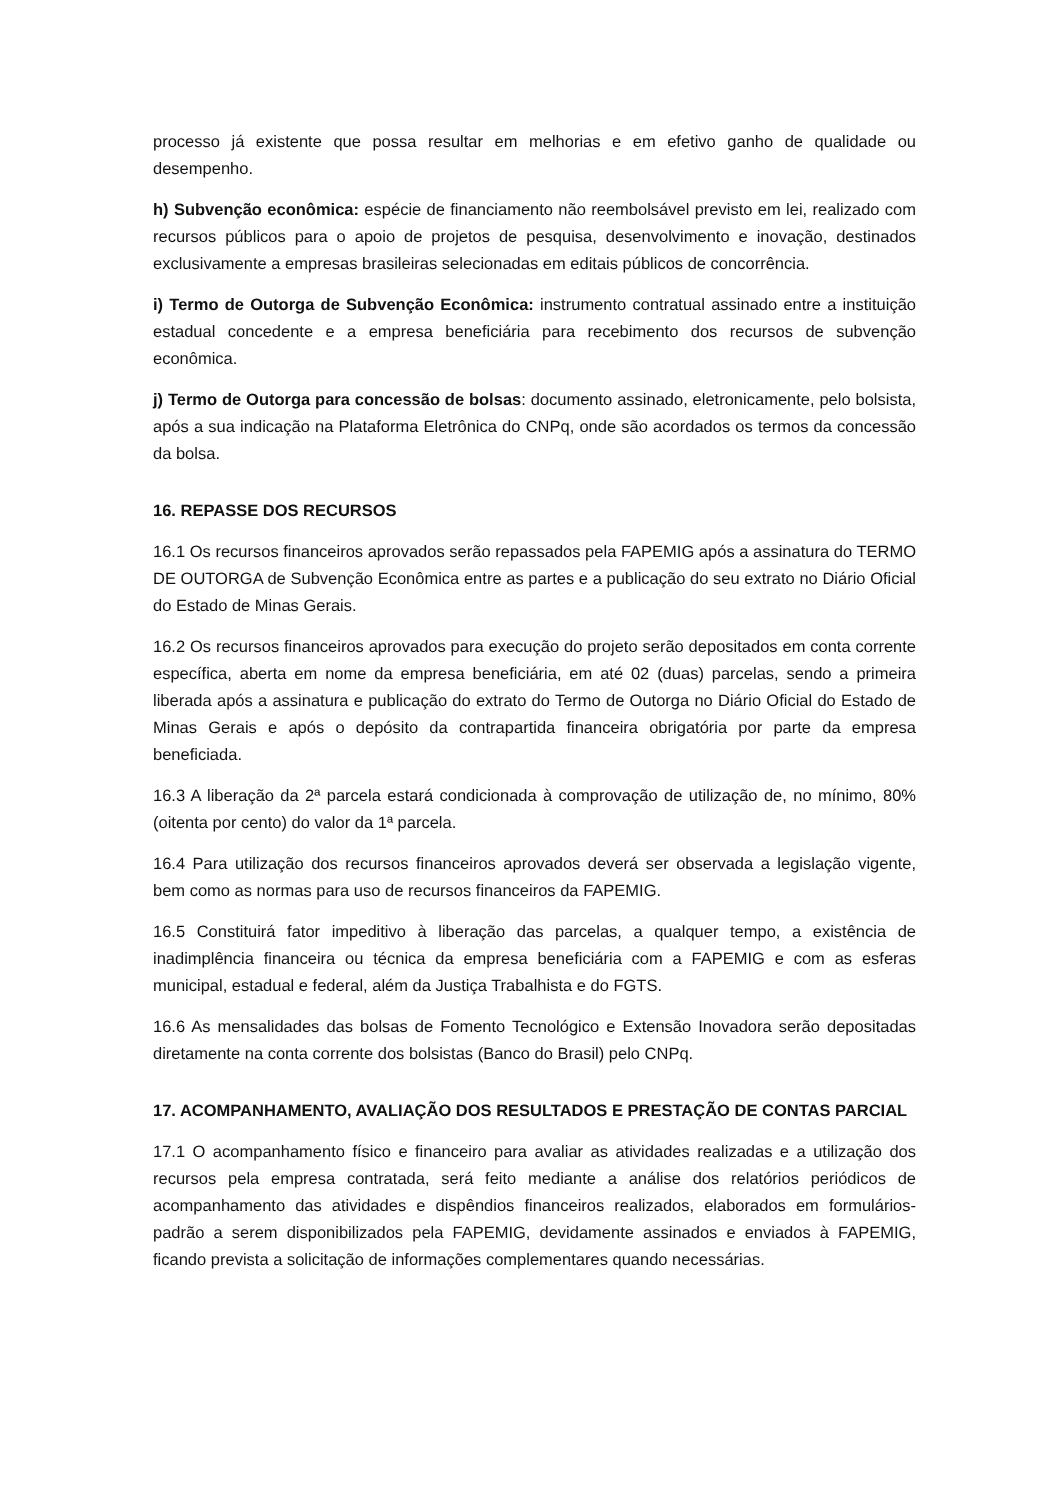processo já existente que possa resultar em melhorias e em efetivo ganho de qualidade ou desempenho.
h) Subvenção econômica: espécie de financiamento não reembolsável previsto em lei, realizado com recursos públicos para o apoio de projetos de pesquisa, desenvolvimento e inovação, destinados exclusivamente a empresas brasileiras selecionadas em editais públicos de concorrência.
i) Termo de Outorga de Subvenção Econômica: instrumento contratual assinado entre a instituição estadual concedente e a empresa beneficiária para recebimento dos recursos de subvenção econômica.
j) Termo de Outorga para concessão de bolsas: documento assinado, eletronicamente, pelo bolsista, após a sua indicação na Plataforma Eletrônica do CNPq, onde são acordados os termos da concessão da bolsa.
16. REPASSE DOS RECURSOS
16.1 Os recursos financeiros aprovados serão repassados pela FAPEMIG após a assinatura do TERMO DE OUTORGA de Subvenção Econômica entre as partes e a publicação do seu extrato no Diário Oficial do Estado de Minas Gerais.
16.2 Os recursos financeiros aprovados para execução do projeto serão depositados em conta corrente específica, aberta em nome da empresa beneficiária, em até 02 (duas) parcelas, sendo a primeira liberada após a assinatura e publicação do extrato do Termo de Outorga no Diário Oficial do Estado de Minas Gerais e após o depósito da contrapartida financeira obrigatória por parte da empresa beneficiada.
16.3 A liberação da 2ª parcela estará condicionada à comprovação de utilização de, no mínimo, 80% (oitenta por cento) do valor da 1ª parcela.
16.4 Para utilização dos recursos financeiros aprovados deverá ser observada a legislação vigente, bem como as normas para uso de recursos financeiros da FAPEMIG.
16.5 Constituirá fator impeditivo à liberação das parcelas, a qualquer tempo, a existência de inadimplência financeira ou técnica da empresa beneficiária com a FAPEMIG e com as esferas municipal, estadual e federal, além da Justiça Trabalhista e do FGTS.
16.6 As mensalidades das bolsas de Fomento Tecnológico e Extensão Inovadora serão depositadas diretamente na conta corrente dos bolsistas (Banco do Brasil) pelo CNPq.
17. ACOMPANHAMENTO, AVALIAÇÃO DOS RESULTADOS E PRESTAÇÃO DE CONTAS PARCIAL
17.1 O acompanhamento físico e financeiro para avaliar as atividades realizadas e a utilização dos recursos pela empresa contratada, será feito mediante a análise dos relatórios periódicos de acompanhamento das atividades e dispêndios financeiros realizados, elaborados em formulários-padrão a serem disponibilizados pela FAPEMIG, devidamente assinados e enviados à FAPEMIG, ficando prevista a solicitação de informações complementares quando necessárias.